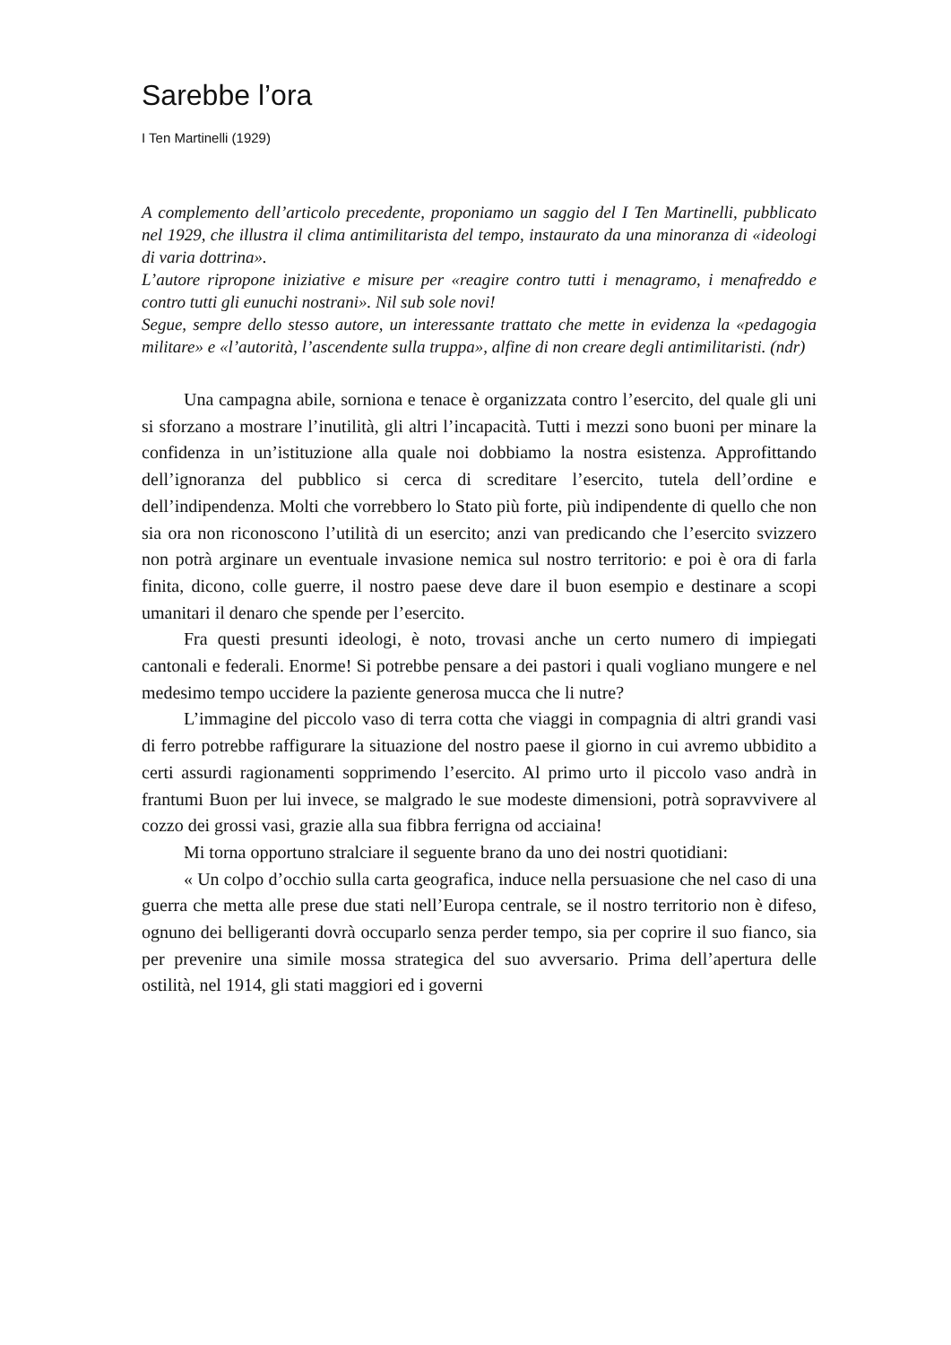Sarebbe l’ora
I Ten Martinelli (1929)
A complemento dell’articolo precedente, proponiamo un saggio del I Ten Martinelli, pubblicato nel 1929, che illustra il clima antimilitarista del tempo, instaurato da una minoranza di «ideologi di varia dottrina».
L’autore ripropone iniziative e misure per «reagire contro tutti i menagramo, i menafreddo e contro tutti gli eunuchi nostrani». Nil sub sole novi!
Segue, sempre dello stesso autore, un interessante trattato che mette in evidenza la «pedagogia militare» e «l’autorità, l’ascendente sulla truppa», alfine di non creare degli antimilitaristi. (ndr)
Una campagna abile, sorniona e tenace è organizzata contro l’esercito, del quale gli uni si sforzano a mostrare l’inutilità, gli altri l’incapacità. Tutti i mezzi sono buoni per minare la confidenza in un’istituzione alla quale noi dobbiamo la nostra esistenza. Approfittando dell’ignoranza del pubblico si cerca di screditare l’esercito, tutela dell’ordine e dell’indipendenza. Molti che vorrebbero lo Stato più forte, più indipendente di quello che non sia ora non riconoscono l’utilità di un esercito; anzi van predicando che l’esercito svizzero non potrà arginare un eventuale invasione nemica sul nostro territorio: e poi è ora di farla finita, dicono, colle guerre, il nostro paese deve dare il buon esempio e destinare a scopi umanitari il denaro che spende per l’esercito.
Fra questi presunti ideologi, è noto, trovasi anche un certo numero di impiegati cantonali e federali. Enorme! Si potrebbe pensare a dei pastori i quali vogliano mungere e nel medesimo tempo uccidere la paziente generosa mucca che li nutre?
L’immagine del piccolo vaso di terra cotta che viaggi in compagnia di altri grandi vasi di ferro potrebbe raffigurare la situazione del nostro paese il giorno in cui avremo ubbidito a certi assurdi ragionamenti sopprimendo l’esercito. Al primo urto il piccolo vaso andrà in frantumi Buon per lui invece, se malgrado le sue modeste dimensioni, potrà sopravvivere al cozzo dei grossi vasi, grazie alla sua fibbra ferrigna od acciaina!
Mi torna opportuno stralciare il seguente brano da uno dei nostri quotidiani:
« Un colpo d’occhio sulla carta geografica, induce nella persuasione che nel caso di una guerra che metta alle prese due stati nell’Europa centrale, se il nostro territorio non è difeso, ognuno dei belligeranti dovrà occuparlo senza perder tempo, sia per coprire il suo fianco, sia per prevenire una simile mossa strategica del suo avversario. Prima dell’apertura delle ostilità, nel 1914, gli stati maggiori ed i governi